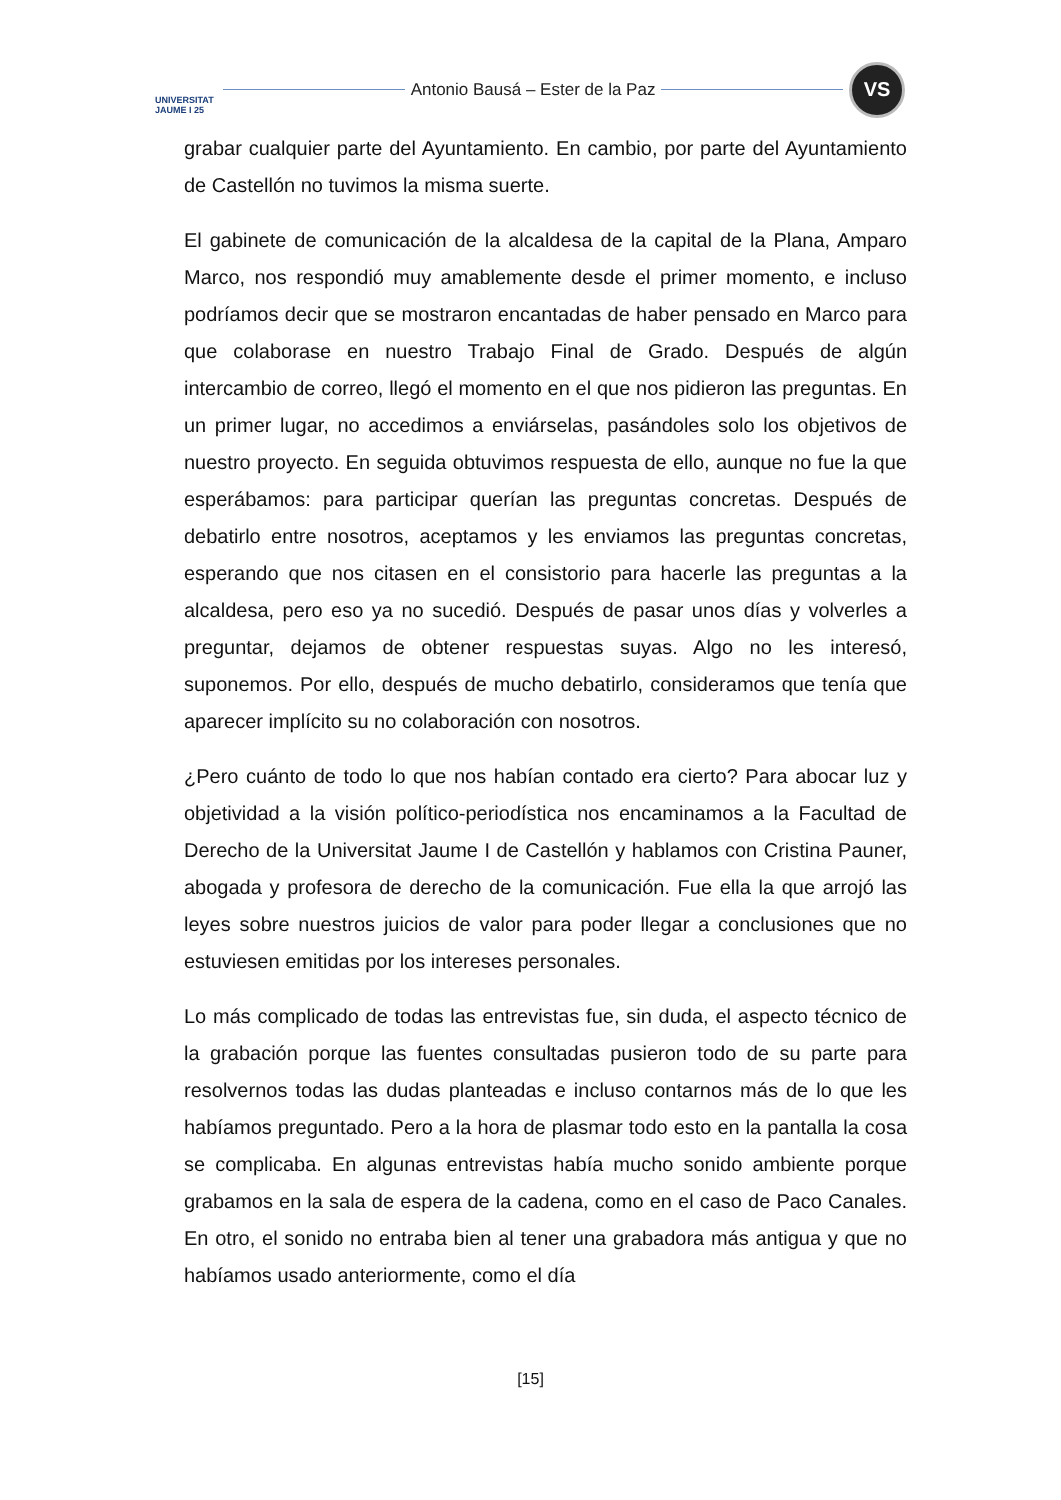UNIVERSITAT JAUME I 25
Antonio Bausá – Ester de la Paz
VS
grabar cualquier parte del Ayuntamiento. En cambio, por parte del Ayuntamiento de Castellón no tuvimos la misma suerte.
El gabinete de comunicación de la alcaldesa de la capital de la Plana, Amparo Marco, nos respondió muy amablemente desde el primer momento, e incluso podríamos decir que se mostraron encantadas de haber pensado en Marco para que colaborase en nuestro Trabajo Final de Grado. Después de algún intercambio de correo, llegó el momento en el que nos pidieron las preguntas. En un primer lugar, no accedimos a enviárselas, pasándoles solo los objetivos de nuestro proyecto. En seguida obtuvimos respuesta de ello, aunque no fue la que esperábamos: para participar querían las preguntas concretas. Después de debatirlo entre nosotros, aceptamos y les enviamos las preguntas concretas, esperando que nos citasen en el consistorio para hacerle las preguntas a la alcaldesa, pero eso ya no sucedió. Después de pasar unos días y volverles a preguntar, dejamos de obtener respuestas suyas. Algo no les interesó, suponemos. Por ello, después de mucho debatirlo, consideramos que tenía que aparecer implícito su no colaboración con nosotros.
¿Pero cuánto de todo lo que nos habían contado era cierto? Para abocar luz y objetividad a la visión político-periodística nos encaminamos a la Facultad de Derecho de la Universitat Jaume I de Castellón y hablamos con Cristina Pauner, abogada y profesora de derecho de la comunicación. Fue ella la que arrojó las leyes sobre nuestros juicios de valor para poder llegar a conclusiones que no estuviesen emitidas por los intereses personales.
Lo más complicado de todas las entrevistas fue, sin duda, el aspecto técnico de la grabación porque las fuentes consultadas pusieron todo de su parte para resolvernos todas las dudas planteadas e incluso contarnos más de lo que les habíamos preguntado. Pero a la hora de plasmar todo esto en la pantalla la cosa se complicaba. En algunas entrevistas había mucho sonido ambiente porque grabamos en la sala de espera de la cadena, como en el caso de Paco Canales. En otro, el sonido no entraba bien al tener una grabadora más antigua y que no habíamos usado anteriormente, como el día
[15]